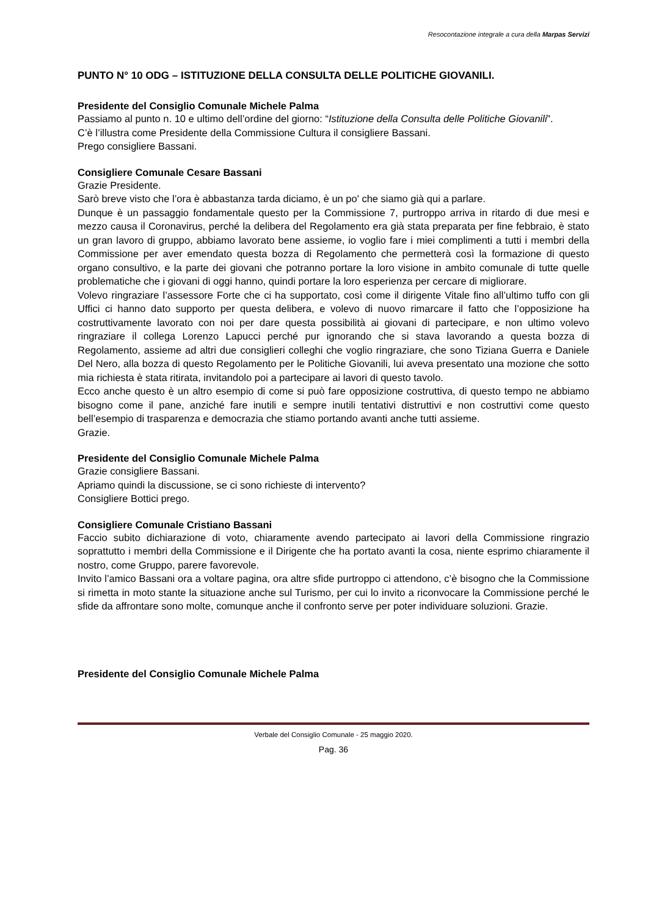Resocontazione integrale a cura della Marpas Servizi
PUNTO N° 10 ODG – ISTITUZIONE DELLA CONSULTA DELLE POLITICHE GIOVANILI.
Presidente del Consiglio Comunale Michele Palma
Passiamo al punto n. 10 e ultimo dell’ordine del giorno: “Istituzione della Consulta delle Politiche Giovanili”.
C’è l’illustra come Presidente della Commissione Cultura il consigliere Bassani.
Prego consigliere Bassani.
Consigliere Comunale Cesare Bassani
Grazie Presidente.
Sarò breve visto che l’ora è abbastanza tarda diciamo, è un po' che siamo già qui a parlare.
Dunque è un passaggio fondamentale questo per la Commissione 7, purtroppo arriva in ritardo di due mesi e mezzo causa il Coronavirus, perché la delibera del Regolamento era già stata preparata per fine febbraio, è stato un gran lavoro di gruppo, abbiamo lavorato bene assieme, io voglio fare i miei complimenti a tutti i membri della Commissione per aver emendato questa bozza di Regolamento che permetterà così la formazione di questo organo consultivo, e la parte dei giovani che potranno portare la loro visione in ambito comunale di tutte quelle problematiche che i giovani di oggi hanno, quindi portare la loro esperienza per cercare di migliorare.
Volevo ringraziare l’assessore Forte che ci ha supportato, così come il dirigente Vitale fino all’ultimo tuffo con gli Uffici ci hanno dato supporto per questa delibera, e volevo di nuovo rimarcare il fatto che l’opposizione ha costruttivamente lavorato con noi per dare questa possibilità ai giovani di partecipare, e non ultimo volevo ringraziare il collega Lorenzo Lapucci perché pur ignorando che si stava lavorando a questa bozza di Regolamento, assieme ad altri due consiglieri colleghi che voglio ringraziare, che sono Tiziana Guerra e Daniele Del Nero, alla bozza di questo Regolamento per le Politiche Giovanili, lui aveva presentato una mozione che sotto mia richiesta è stata ritirata, invitandolo poi a partecipare ai lavori di questo tavolo.
Ecco anche questo è un altro esempio di come si può fare opposizione costruttiva, di questo tempo ne abbiamo bisogno come il pane, anziché fare inutili e sempre inutili tentativi distruttivi e non costruttivi come questo bell’esempio di trasparenza e democrazia che stiamo portando avanti anche tutti assieme.
Grazie.
Presidente del Consiglio Comunale Michele Palma
Grazie consigliere Bassani.
Apriamo quindi la discussione, se ci sono richieste di intervento?
Consigliere Bottici prego.
Consigliere Comunale Cristiano Bassani
Faccio subito dichiarazione di voto, chiaramente avendo partecipato ai lavori della Commissione ringrazio soprattutto i membri della Commissione e il Dirigente che ha portato avanti la cosa, niente esprimo chiaramente il nostro, come Gruppo, parere favorevole.
Invito l’amico Bassani ora a voltare pagina, ora altre sfide purtroppo ci attendono, c’è bisogno che la Commissione si rimetta in moto stante la situazione anche sul Turismo, per cui lo invito a riconvocare la Commissione perché le sfide da affrontare sono molte, comunque anche il confronto serve per poter individuare soluzioni. Grazie.
Presidente del Consiglio Comunale Michele Palma
Verbale del Consiglio Comunale - 25 maggio 2020.
Pag. 36